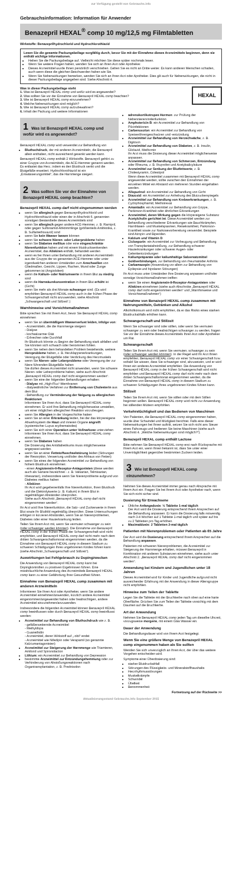zur Verfügung gestellt von Gebrauchs.info
Gebrauchsinformation: Information für Anwender
Benazepril HEXAL<sup>®</sup> comp 10 mg/12,5 mg Filmtabletten
Wirkstoffe: Benazeprilhydrochlorid und Hydrochlorothiazid
Lesen Sie die gesamte Packungsbeilage sorgfältig durch, bevor Sie mit der Einnahme dieses Arzneimittels beginnen, denn sie enthält wichtige Informationen.
Heben Sie die Packungsbeilage auf. Vielleicht möchten Sie diese später nochmals lesen.
Wenn Sie weitere Fragen haben, wenden Sie sich an Ihren Arzt oder Apotheker.
Dieses Arzneimittel wurde Ihnen persönlich verschrieben. Geben Sie es nicht an Dritte weiter. Es kann anderen Menschen schaden, auch wenn diese die gleichen Beschwerden haben wie Sie.
Wenn Sie Nebenwirkungen bemerken, wenden Sie sich an Ihren Arzt oder Apotheker. Dies gilt auch für Nebenwirkungen, die nicht in dieser Packungsbeilage angegeben sind. Siehe Abschnitt 4.
Was in dieser Packungsbeilage steht HEXAL
1. Was ist Benazepril HEXAL comp und wofür wird es angewendet?
2. Was sollten Sie vor der Einnahme von Benazepril HEXAL comp beachten?
3. Wie ist Benazepril HEXAL comp einzunehmen?
4. Welche Nebenwirkungen sind möglich?
5. Wie ist Benazepril HEXAL comp aufzubewahren?
6. Inhalt der Packung und weitere Informationen
1 Was ist Benazepril HEXAL comp und wofür wird es angewendet?
Benazepril HEXAL comp wird verwendet zur Behandlung von
Bluthochdruck, der mit anderen Arzneimitteln, die Benazepril allein enthalten, nicht ausreichend gesenkt werden kann.
Benazepril HEXAL comp enthält 2 Wirkstoffe. Benazepril gehört zu einer Gruppe von Arzneimitteln, die ACE-Hemmer genannt werden. Es entlastet das Herz, indem es den Blutdruck senkt und die Blutgefäße erweitert. Hydrochlorothiazid ist ein „Entwässerungsmittel“, das die Harnmenge steigert.
2 Was sollten Sie vor der Einnahme von Benazepril HEXAL comp beachten?
Benazepril HEXAL comp darf nicht eingenommen werden
wenn Sie allergisch gegen Benazeprilhydrochlorid und Hydrochlorothiazid oder einen der in Abschnitt 6. genannten sonstigen Bestandteile dieses Arzneimittels sind
wenn Sie allergisch gegen andere ACE-Hemmer, z. B. Ramipril, oder gegen Sulfonamid-Abkömmlinge (größtenteils Antibiotika, z. B. Sulfamethoxazol) sind
wenn Sie kein Wasser lassen können
wenn Sie schwere Nieren- oder Leberprobleme haben
wenn Sie Diabetes mellitus oder eine eingeschränkte Nierenfunktion haben und mit einem blutdrucksenkenden Arzneimittel, das Aliskiren enthält, behandelt werden
wenn es bei Ihnen unter Behandlung mit anderen Arzneimitteln aus der Gruppe der so genannten ACE-Hemmer oder unter irgendwelchen anderen Umständen zum Anschwellen von Gliedmaßen, Gesicht, Lippen, Rachen, Mund oder Zunge gekommen ist (Angioödem)
wenn die Kalium- oder Natriumwerte in Ihrem Blut zu niedrig sind
wenn die Harnsäurekonzentration in Ihrem Blut erhöht ist (Gicht)
wenn Sie mehr als drei Monate schwanger sind. (Es wird empfohlen Benazepril HEXAL comp auch in der frühen Phase der Schwangerschaft nicht anzuwenden, siehe Abschnitt „Schwangerschaft und Stillzeit“.)
Warnhinweise und Vorsichtsmaßnahmen
Bitte sprechen Sie mit Ihrem Arzt, bevor Sie Benazepril HEXAL comp einnehmen
wenn Sie an übermäßigem Wasserverlust leiden, infolge von:
- Arzneimitteln, die die Harnmenge steigern
- Dialyse
- kochsalzarmer Diät
- Erbrechen oder Durchfall
Ihr Blutdruck könnte zu Beginn der Behandlung stark abfallen und Sie könnten sich schwach oder benommen fühlen.
wenn Sie neben dem behandelten Problem bestehende, weitere Herzprobleme haben, z. B. Herzklappenerkrankungen, Verengung der Blutgefäße oder Verdickung des Herzmuskels
wenn Sie Nieren- oder Leberprobleme oder Verengung der zur Niere führenden Blutgefäße haben
Sie dürfen dieses Arzneimittel nicht anwenden, wenn Sie schwere Nieren- oder Leberprobleme haben, siehe auch Abschnitt „Benazepril HEXAL comp darf nicht eingenommen werden“.
wenn Sie eine der folgenden Behandlungen erhalten:
- Dialyse mit „High-Flux“-Membranen
- dialyseähnliche Verfahren zur Entfernung von Cholesterin aus dem Blut
- Behandlung zur Verminderung der Neigung zu allergischen Reaktionen
Informieren Sie Ihren Arzt, dass Sie Benazepril HEXAL comp einnehmen. Er wird Ihre Behandlung möglicherweise umstellen, um einer möglichen allergischen Reaktion vorzubeugen.
wenn Sie Allergien in der Vorgeschichte hatten
wenn Sie an einer Erkrankung leiden, bei der das körpereigene Abwehrsystem die Haut und inneren Organe angreift (systemischer Lupus erythematodes)
wenn Sie sich einer Operation unter Vollnarkose unterziehen
Informieren Sie Ihren Arzt, dass Sie Benazepril HEXAL comp einnehmen.
wenn Sie Diabetes haben
Die Dosierung des Antidiabetikums muss möglicherweise angepasst werden.
wenn Sie an einer Fettstoffwechselstörung leiden (Störungen der Resorption, Verwertung und/oder des Abbaus von Fetten)
wenn Sie eines der folgenden Arzneimittel zur Behandlung von hohem Blutdruck einnehmen:
- einen Angiotensin-II-Rezeptor-Antagonisten (diese werden auch als Sartane bezeichnet - z. B. Valsartan, Telmisartan, Irbesartan), insbesondere wenn Sie Nierenprobleme aufgrund von Diabetes mellitus haben
- Aliskiren
Ihr Arzt wird gegebenenfalls Ihre Nierenfunktion, Ihren Blutdruck und die Elektrolytwerte (z. B. Kalium) in Ihrem Blut in regelmäßigen Abständen überprüfen.
Siehe auch Abschnitt „Benazepril HEXAL comp darf nicht eingenommen werden“.
Ihr Arzt wird Ihre Nierenfunktion, die Salz- und Zuckerwerte in Ihrem Blut sowie Ihr Blutbild regelmäßig überprüfen. Diese Untersuchungen erfolgen in kürzeren Abständen, wenn Sie an Nierenproblemen, Diabetes oder einer Hauterkrankung leiden.
Teilen Sie Ihrem Arzt mit, wenn Sie vermuten schwanger zu sein (oder schwanger werden könnten). Die Einnahme von Benazepril HEXAL comp in der frühen Phase der Schwangerschaft wird nicht empfohlen, und Benazepril HEXAL comp darf nicht mehr nach dem dritten Schwangerschaftsmonat eingenommen werden, da die Einnahme von Benazepril HEXAL comp in diesem Stadium zu schweren Schädigungen Ihres ungeborenen Kindes führen kann (siehe Abschnitt „Schwangerschaft und Stillzeit“).
Auswirkungen bei Fehlgebrauch zu Dopingzwecken
Die Anwendung von Benazepril HEXAL comp kann bei Dopingkontrollen zu positiven Ergebnissen führen. Eine missbräuchliche Anwendung des Arzneimittels Benazepril HEXAL comp kann zu einer Gefährdung Ihrer Gesundheit führen.
Einnahme von Benazepril HEXAL comp zusammen mit anderen Arzneimitteln
Informieren Sie Ihren Arzt oder Apotheker, wenn Sie andere Arzneimittel einnehmen/anwenden, kürzlich andere Arzneimittel eingenommen/angewendet haben oder beabsichtigen, andere Arzneimittel einzunehmen/anzuwenden.
Insbesondere die folgenden Arzneimittel können Benazepril HEXAL comp beeinflussen oder durch Benazepril HEXAL comp beeinflusst werden:
Arzneimittel zur Behandlung von Bluthochdruck wie z. B.
- gefäßerweiternde Arzneimittel
- Methyldopa
- Guanethidin
- Arzneimittel, deren Wirkstoff auf „-olol“ endet
- Arzneimittel wie Nifedipin oder Verapamil (so genannte Kalziumantagonisten)
Arzneimittel zur Steigerung der Harnmenge wie Triamteren, Amilorid und Spironolacton
Lithium: ein Arzneimittel zur Behandlung von Depression
bestimmte Arzneimittel zur Entzündungshemmung oder zur Verhinderung von Abstoßungsreaktionen nach Organtransplantation, z. B. Prednisolon
adrenokortikotropes Hormon: zur Prüfung der Nebennierenrindenfunktion
Amphotericin B: ein Arzneimittel zur Behandlung von Pilzinfektionen
Carbenoxolon: ein Arzneimittel zur Behandlung von Speiseröhrengeschwüren und -entzündung
Arzneimittel zur Behandlung von Herzschwäche, z. B. Digitoxin
Arzneimittel zur Behandlung von Diabetes, z. B. Insulin, Gliclazid, Metformin
Ihr Arzt muss die Dosierung dieser Arzneimittel möglicherweise anpassen.
Arzneimittel zur Behandlung von Schmerzen, Entzündung oder Rheuma, z. B. Ibuprofen und Acetylsalicylsäure
Arzneimittel zur Senkung der Blutfettwerte, z. B. Cholestyramin, Colestipol
Wenn diese Arzneimittel zusammen mit Benazepril HEXAL comp angewendet werden, sollte zwischen den Einnahmen der einzelnen Mittel ein Abstand von mehreren Stunden eingehalten werden.
Allopurinol: ein Arzneimittel zur Behandlung von Gicht
Diazoxid: ein Arzneimittel zur Anhebung des Blutzuckerspiegels
Arzneimittel zur Behandlung von Krebserkrankungen, z. B. Cyclophosphamid, Methotrexat
Amantadin: ein Arzneimittel zur Behandlung von Grippe, Parkinson-Krankheit oder ähnlichen Erkrankungen
Arzneimittel, deren Wirkung gegen die körpereigene Substanz Acetylcholin gerichtet ist. Diese Arzneimittel werden zur Behandlung verschiedener Erkrankungen wie Bauchkrämpfen, Harnblasen- und Muskelspasmen, Reisekrankheit, Parkinson-Krankheit sowie zur Narkosevorbereitung verwendet. Beispiele sind Atropin und Biperiden.
Kalzium und Vitamin D
Ciclosporin: ein Arzneimittel zur Vorbeugung und Behandlung von Transplantatabstoßung, zur Behandlung schwerer Hauterkrankungen oder schwerer Augen- oder Gelenkentzündungen
Kaliumpräparate oder kaliumhaltige Salzersatzmittel
Goldverbindungen, zur Behandlung von rheumatoider Arthritis
Carbamazepin (Anwendung vor allem zur Behandlung von Epilepsie und bipolaren Störungen)
Ihr Arzt muss unter Umständen Ihre Dosierung anpassen und/oder sonstige Vorsichtsmaßnahmen treffen:
wenn Sie einen Angiotensin-II-Rezeptor-Antagonisten oder Aliskiren einnehmen (siehe auch Abschnitte „Benazepril HEXAL comp darf nicht eingenommen werden“ und „Warnhinweise und Vorsichtsmaßnahmen“)
Einnahme von Benazepril HEXAL comp zusammen mit Nahrungsmitteln, Getränken und Alkohol
Alkoholkonsum wird nicht empfohlen, da er das Risiko eines starken Blutdruckabfalls erhöhen kann.
Schwangerschaft und Stillzeit
Wenn Sie schwanger sind oder stillen, oder wenn Sie vermuten schwanger zu sein oder beabsichtigen schwanger zu werden, fragen Sie vor der Einnahme dieses Arzneimittels Ihren Arzt oder Apotheker um Rat.
Schwangerschaft
Teilen Sie Ihrem Arzt mit, wenn Sie vermuten, schwanger zu sein (oder schwanger werden könnten). In der Regel wird Ihr Arzt Ihnen empfehlen, Benazepril HEXAL comp vor einer Schwangerschaft bzw. sobald Sie wissen, dass Sie schwanger sind, abzusetzen, und er wird Ihnen ein anderes Arzneimittel empfehlen. Die Anwendung von Benazepril HEXAL comp in der frühen Schwangerschaft wird nicht empfohlen und Benazepril HEXAL comp darf nicht mehr nach dem dritten Schwangerschaftsmonat eingenommen werden, da die Einnahme von Benazepril HEXAL comp in diesem Stadium zu schweren Schädigungen Ihres ungeborenen Kindes führen kann.
Stillzeit
Teilen Sie Ihrem Arzt mit, wenn Sie stillen oder mit dem Stillen beginnen wollen. Benazepril HEXAL comp wird nicht zur Anwendung bei stillenden Müttern empfohlen.
Verkehrstüchtigkeit und das Bedienen von Maschinen
Von Patienten, die Benazepril HEXAL comp eingenommen haben, wurde über Schwindel und Müdigkeit berichtet. Falls eine dieser Nebenwirkungen bei Ihnen auftritt, setzen Sie sich nicht ans Steuer eines Fahrzeugs und bedienen Sie keine Maschinen (siehe auch Abschnitt 4. „Welche Nebenwirkungen sind möglich?“).
Benazepril HEXAL comp enthält Lactose
Bitte nehmen Sie Benazepril HEXAL comp erst nach Rücksprache mit Ihrem Arzt ein, wenn Ihnen bekannt ist, dass Sie unter einer Unverträglichkeit gegenüber bestimmten Zuckern leiden.
3 Wie ist Benazepril HEXAL comp einzunehmen?
Nehmen Sie dieses Arzneimittel immer genau nach Absprache mit Ihrem Arzt ein. Fragen Sie bei Ihrem Arzt oder Apotheker nach, wenn Sie sich nicht sicher sind.
Dosierung für Erwachsene
Übliche Anfangsdosis: ½ Tablette 1-mal täglich
Der Arzt wird die Dosierung entsprechend Ihrem Ansprechen auf die Behandlung anpassen. Er kann die Dosierung falls notwendig nach 3-4 Wochen auf 1 Tablette 1-mal täglich und später auf bis zu 2 Tabletten pro Tag erhöhen.
Maximaldosis: 2 Tabletten 2-mal täglich
Patienten mit Nierenproblemen oder Patienten ab 65 Jahre
Der Arzt wird die Dosierung entsprechend Ihrem Ansprechen auf die Behandlung anpassen.
Patienten mit schweren Nierenproblemen, die Arzneimittel zur Steigerung der Harnmenge erhalten, müssen Benazepril in Kombination mit anderen Substanzen einnehmen, siehe auch unter Abschnitt 2. „Benazepril HEXAL comp darf nicht eingenommen werden“.
Anwendung bei Kindern und Jugendlichen unter 18 Jahren
Dieses Arzneimittel wird für Kinder und Jugendliche aufgrund nicht ausreichender Erfahrung mit der Anwendung in dieser Altersgruppe nicht empfohlen.
Hinweise zum Teilen der Tablette
Legen Sie die Tablette mit der Bruchkerbe nach oben auf eine harte Oberfläche. Drücken Sie zum Teilen der Tablette vorsichtig mit dem Daumen auf die Bruchkerbe.
Art der Anwendung
Nehmen Sie Benazepril HEXAL comp jeden Tag um dieselbe Uhrzeit, vorzugsweise morgens, mit einem Glas Wasser ein.
Dauer der Anwendung
Die Behandlungsdauer wird von Ihrem Arzt festgelegt.
Wenn Sie eine größere Menge von Benazepril HEXAL comp eingenommen haben als Sie sollten
Wenden Sie sich unverzüglich an Ihren Arzt, der über das weitere Vorgehen entscheiden wird.
Symptome einer Überdosierung sind:
starker Blutdruckabfall
Störungen des Flüssigkeits- und Mineralstoffhaushalts
Herzrhythmusstörungen
Muskelkrämpfe
Schwindel
Übelkeit
Benommenheit
Fortsetzung auf der Rückseite >>
Aktualisierungsstand Gebrauchs.info September 2015